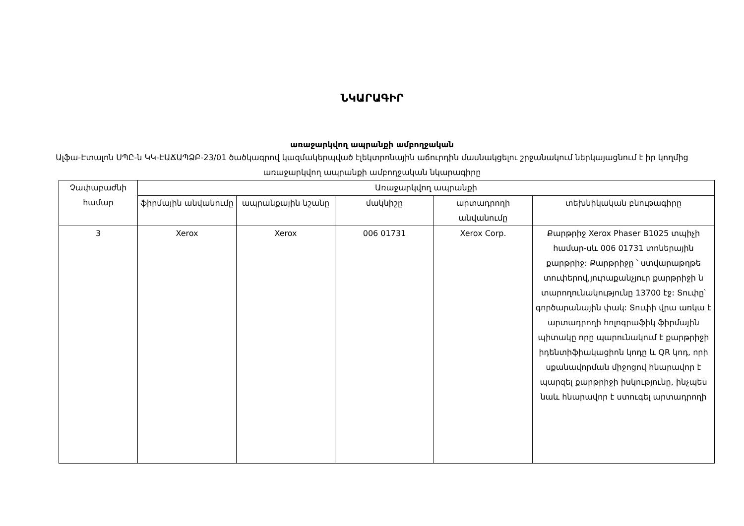ՆԿԱՐԱԳԻՐ
առաջարկվող ապրանքի ամբողջական
Ալֆա-Էտալոն ՍՊԸ-ն ԿԿ-ԷԱՃԱՊՁԲ-23/01 ծածկագրով կազմակերպված էլեկտրոնային աճուրդին մասնակցելու շրջանակում ներկայացնում է իր կողմից առաջարկվող ապրանքի ամբողջական նկարագիրը
| Չափաբաժնի համար | Առաջարկվող ապրանքի | | | | |
| --- | --- | --- | --- | --- | --- |
| | ֆիրմային անվանումը | ապրանքային նշանը | մակնիշը | արտադրողի անվանումը | տեխնիկական բնութագիրը |
| 3 | Xerox | Xerox | 006 01731 | Xerox Corp. | Քարթրիջ Xerox Phaser B1025 տպիչի համար-սև 006 01731 տոներային քարթրիջ: Քարթրիջը ՝ ստվարաթղթե տուփերով,յուրաքանչյուր քարթրիջի ն տարողունակությունը 13700 էջ: Տուփը՝ գործարանային փակ: Տուփի վրա առկա է արտադրողի հոլոգրաֆիկ ֆիրմային պիտակը որը պարունակում է քարթրիջի իդենտիֆիակացիոն կոդը և QR կոդ, որի սքանավորման միջոցով հնարավոր է պարզել քարթրիջի իսկությունը, ինչպես նաև հնարավոր է ստուգել արտադրողի |